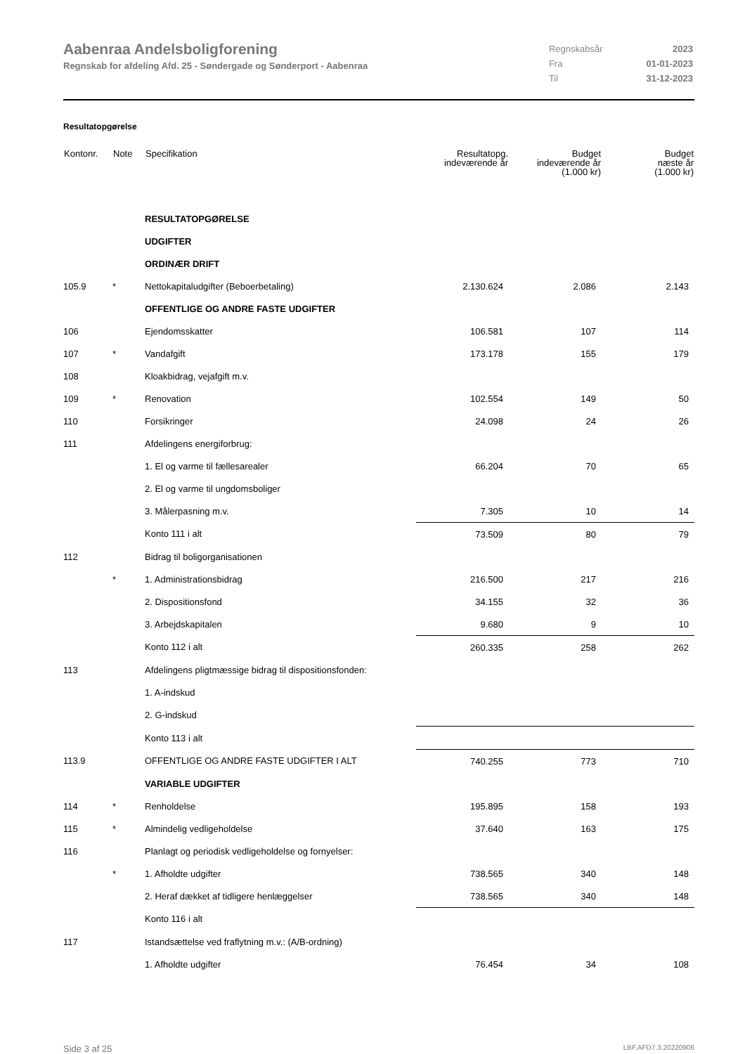Aabenraa Andelsboligforening
Regnskab for afdeling Afd. 25 - Søndergade og Sønderport - Aabenraa
| Regnskabsår | 2023 |
| Fra | 01-01-2023 |
| Til | 31-12-2023 |
Resultatopgørelse
| Kontonr. | Note | Specifikation | Resultatopg. indeværende år | Budget indeværende år (1.000 kr) | Budget næste år (1.000 kr) |
| --- | --- | --- | --- | --- | --- |
| | | RESULTATOPGØRELSE | | | |
| | | UDGIFTER | | | |
| | | ORDINÆR DRIFT | | | |
| 105.9 | * | Nettokapitaludgifter (Beboerbetaling) | 2.130.624 | 2.086 | 2.143 |
| | | OFFENTLIGE OG ANDRE FASTE UDGIFTER | | | |
| 106 | | Ejendomsskatter | 106.581 | 107 | 114 |
| 107 | * | Vandafgift | 173.178 | 155 | 179 |
| 108 | | Kloakbidrag, vejafgift m.v. | | | |
| 109 | * | Renovation | 102.554 | 149 | 50 |
| 110 | | Forsikringer | 24.098 | 24 | 26 |
| 111 | | Afdelingens energiforbrug: | | | |
| | | 1. El og varme til fællesarealer | 66.204 | 70 | 65 |
| | | 2. El og varme til ungdomsboliger | | | |
| | | 3. Målerpasning m.v. | 7.305 | 10 | 14 |
| | | Konto 111 i alt | 73.509 | 80 | 79 |
| 112 | | Bidrag til boligorganisationen | | | |
| | * | 1. Administrationsbidrag | 216.500 | 217 | 216 |
| | | 2. Dispositionsfond | 34.155 | 32 | 36 |
| | | 3. Arbejdskapitalen | 9.680 | 9 | 10 |
| | | Konto 112 i alt | 260.335 | 258 | 262 |
| 113 | | Afdelingens pligtmæssige bidrag til dispositionsfonden: | | | |
| | | 1. A-indskud | | | |
| | | 2. G-indskud | | | |
| | | Konto 113 i alt | | | |
| 113.9 | | OFFENTLIGE OG ANDRE FASTE UDGIFTER I ALT | 740.255 | 773 | 710 |
| | | VARIABLE UDGIFTER | | | |
| 114 | * | Renholdelse | 195.895 | 158 | 193 |
| 115 | * | Almindelig vedligeholdelse | 37.640 | 163 | 175 |
| 116 | | Planlagt og periodisk vedligeholdelse og fornyelser: | | | |
| | * | 1. Afholdte udgifter | 738.565 | 340 | 148 |
| | | 2. Heraf dækket af tidligere henlæggelser | 738.565 | 340 | 148 |
| | | Konto 116 i alt | | | |
| 117 | | Istandsættelse ved fraflytning m.v.: (A/B-ordning) | | | |
| | | 1. Afholdte udgifter | 76.454 | 34 | 108 |
Side 3 af 25 LBF.AFD7.3.20220906